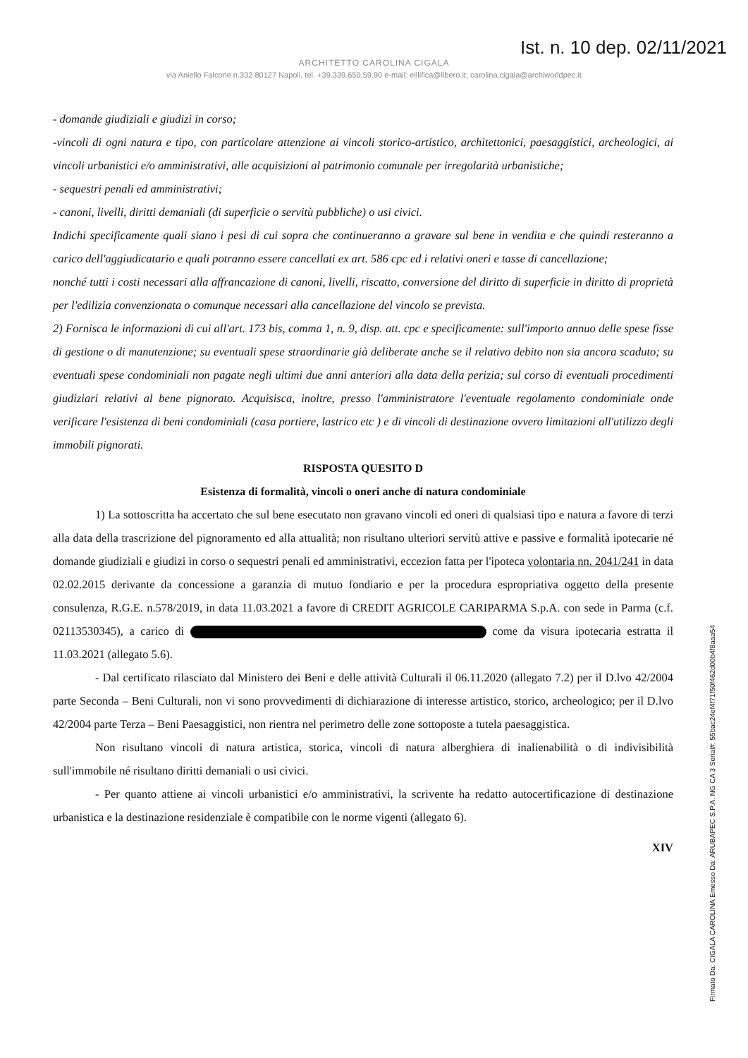Ist. n. 10 dep. 02/11/2021
ARCHITETTO CAROLINA CIGALA
via Aniello Falcone n.332 80127 Napoli, tel. +39.339.650.59.90 e-mail: eillifica@libero.it; carolina.cigala@archiworldpec.it
- domande giudiziali e giudizi in corso;
-vincoli di ogni natura e tipo, con particolare attenzione ai vincoli storico-artistico, architettonici, paesaggistici, archeologici, ai vincoli urbanistici e/o amministrativi, alle acquisizioni al patrimonio comunale per irregolarità urbanistiche;
- sequestri penali ed amministrativi;
- canoni, livelli, diritti demaniali (di superficie o servitù pubbliche) o usi civici.
Indichi specificamente quali siano i pesi di cui sopra che continueranno a gravare sul bene in vendita e che quindi resteranno a carico dell'aggiudicatario e quali potranno essere cancellati ex art. 586 cpc ed i relativi oneri e tasse di cancellazione;
nonché tutti i costi necessari alla affrancazione di canoni, livelli, riscatto, conversione del diritto di superficie in diritto di proprietà per l'edilizia convenzionata o comunque necessari alla cancellazione del vincolo se prevista.
2) Fornisca le informazioni di cui all'art. 173 bis, comma 1, n. 9, disp. att. cpc e specificamente: sull'importo annuo delle spese fisse di gestione o di manutenzione; su eventuali spese straordinarie già deliberate anche se il relativo debito non sia ancora scaduto; su eventuali spese condominiali non pagate negli ultimi due anni anteriori alla data della perizia; sul corso di eventuali procedimenti giudiziari relativi al bene pignorato. Acquisisca, inoltre, presso l'amministratore l'eventuale regolamento condominiale onde verificare l'esistenza di beni condominiali (casa portiere, lastrico etc ) e di vincoli di destinazione ovvero limitazioni all'utilizzo degli immobili pignorati.
RISPOSTA QUESITO D
Esistenza di formalità, vincoli o oneri anche di natura condominiale
1) La sottoscritta ha accertato che sul bene esecutato non gravano vincoli ed oneri di qualsiasi tipo e natura a favore di terzi alla data della trascrizione del pignoramento ed alla attualità; non risultano ulteriori servitù attive e passive e formalità ipotecarie né domande giudiziali e giudizi in corso o sequestri penali ed amministrativi, eccezion fatta per l'ipoteca volontaria nn. 2041/241 in data 02.02.2015 derivante da concessione a garanzia di mutuo fondiario e per la procedura espropriativa oggetto della presente consulenza, R.G.E. n.578/2019, in data 11.03.2021 a favore di CREDIT AGRICOLE CARIPARMA S.p.A. con sede in Parma (c.f. 02113530345), a carico di come da visura ipotecaria estratta il 11.03.2021 (allegato 5.6).
- Dal certificato rilasciato dal Ministero dei Beni e delle attività Culturali il 06.11.2020 (allegato 7.2) per il D.lvo 42/2004 parte Seconda – Beni Culturali, non vi sono provvedimenti di dichiarazione di interesse artistico, storico, archeologico; per il D.lvo 42/2004 parte Terza – Beni Paesaggistici, non rientra nel perimetro delle zone sottoposte a tutela paesaggistica.
Non risultano vincoli di natura artistica, storica, vincoli di natura alberghiera di inalienabilità o di indivisibilità sull'immobile né risultano diritti demaniali o usi civici.
- Per quanto attiene ai vincoli urbanistici e/o amministrativi, la scrivente ha redatto autocertificazione di destinazione urbanistica e la destinazione residenziale è compatibile con le norme vigenti (allegato 6).
XIV
Firmato Da: CIGALA CAROLINA Emesso Da: ARUBAPEC S.P.A. NG CA 3 Serial#: 55bac24ef4f71f50f462d00b4f8aaa54